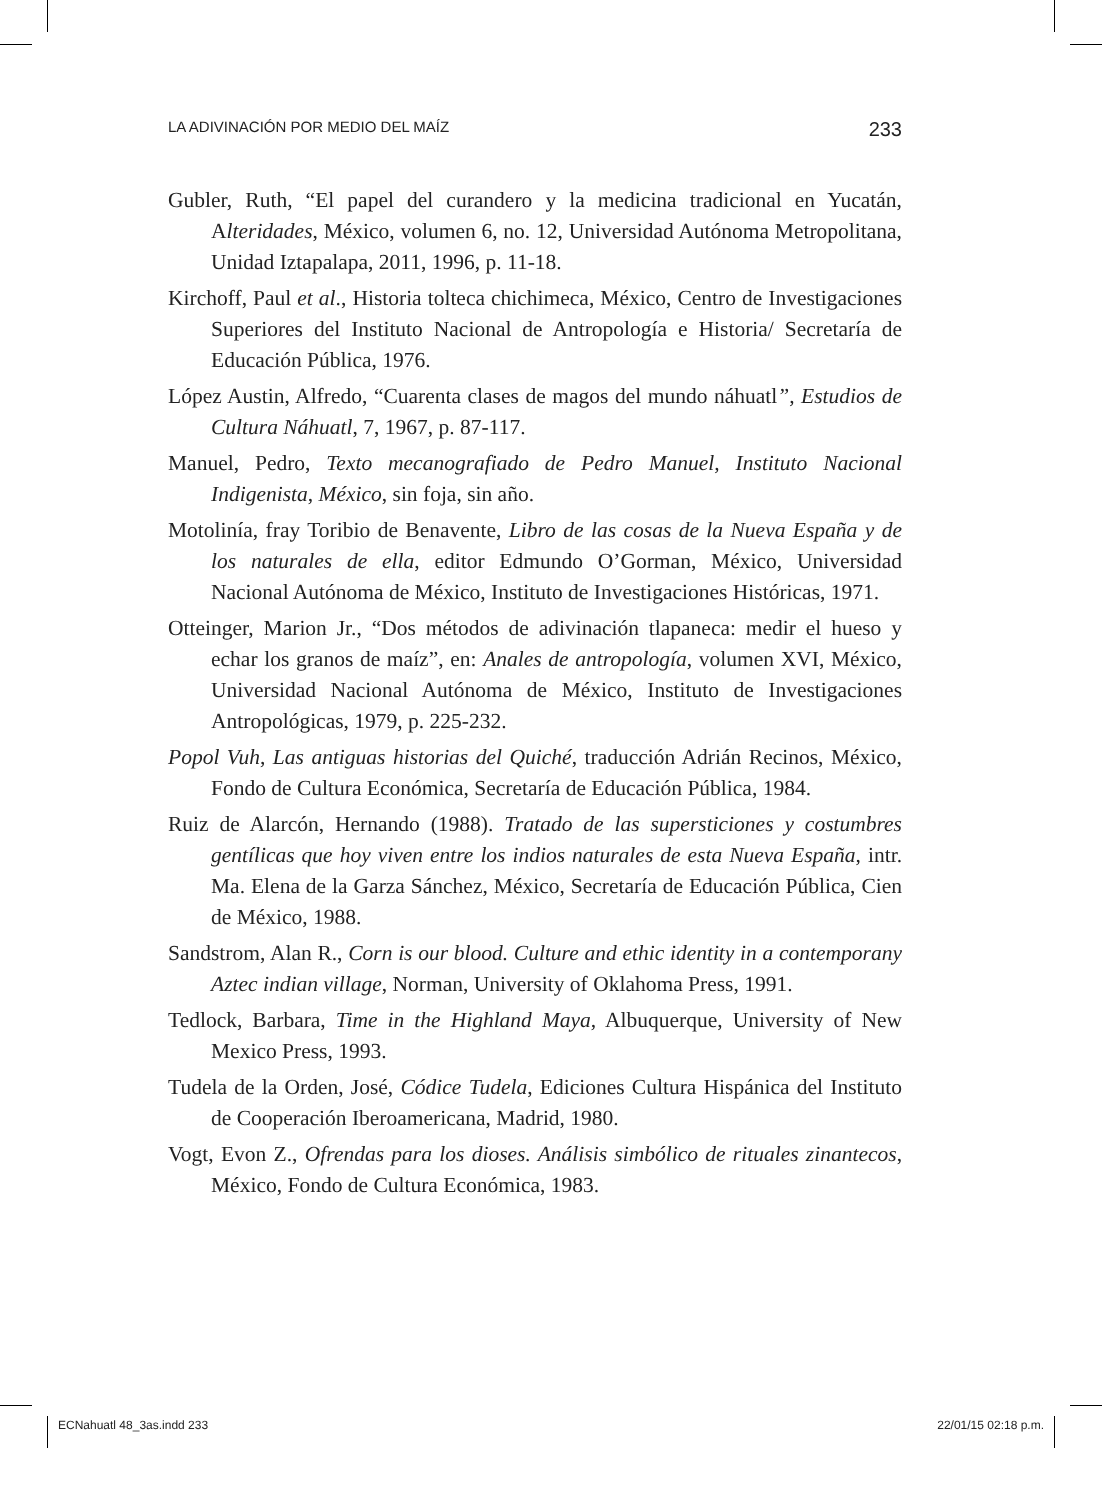LA ADIVINACIÓN POR MEDIO DEL MAÍZ 233
Gubler, Ruth, “El papel del curandero y la medicina tradicional en Yucatán, Alteridades, México, volumen 6, no. 12, Universidad Autónoma Metropolitana, Unidad Iztapalapa, 2011, 1996, p. 11-18.
Kirchoff, Paul et al., Historia tolteca chichimeca, México, Centro de Investigaciones Superiores del Instituto Nacional de Antropología e Historia/ Secretaría de Educación Pública, 1976.
López Austin, Alfredo, “Cuarenta clases de magos del mundo náhuatl”, Estudios de Cultura Náhuatl, 7, 1967, p. 87-117.
Manuel, Pedro, Texto mecanografiado de Pedro Manuel, Instituto Nacional Indigenista, México, sin foja, sin año.
Motolinía, fray Toribio de Benavente, Libro de las cosas de la Nueva España y de los naturales de ella, editor Edmundo O’Gorman, México, Universidad Nacional Autónoma de México, Instituto de Investigaciones Históricas, 1971.
Otteinger, Marion Jr., “Dos métodos de adivinación tlapaneca: medir el hueso y echar los granos de maíz”, en: Anales de antropología, volumen XVI, México, Universidad Nacional Autónoma de México, Instituto de Investigaciones Antropológicas, 1979, p. 225-232.
Popol Vuh, Las antiguas historias del Quiché, traducción Adrián Recinos, México, Fondo de Cultura Económica, Secretaría de Educación Pública, 1984.
Ruiz de Alarcón, Hernando (1988). Tratado de las supersticiones y costumbres gentílicas que hoy viven entre los indios naturales de esta Nueva España, intr. Ma. Elena de la Garza Sánchez, México, Secretaría de Educación Pública, Cien de México, 1988.
Sandstrom, Alan R., Corn is our blood. Culture and ethic identity in a contemporany Aztec indian village, Norman, University of Oklahoma Press, 1991.
Tedlock, Barbara, Time in the Highland Maya, Albuquerque, University of New Mexico Press, 1993.
Tudela de la Orden, José, Códice Tudela, Ediciones Cultura Hispánica del Instituto de Cooperación Iberoamericana, Madrid, 1980.
Vogt, Evon Z., Ofrendas para los dioses. Análisis simbólico de rituales zinantecos, México, Fondo de Cultura Económica, 1983.
ECNahuatl 48_3as.indd 233 22/01/15 02:18 p.m.